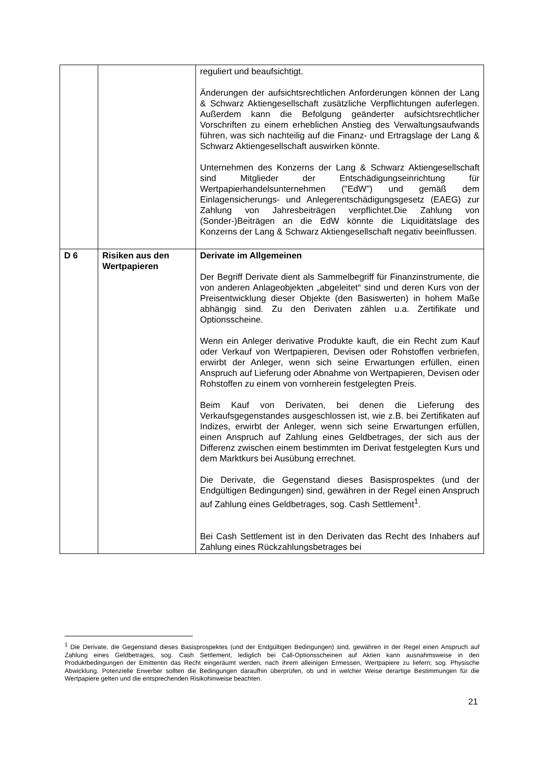| | | reguliert und beaufsichtigt. Änderungen der aufsichtsrechtlichen Anforderungen können der Lang & Schwarz Aktiengesellschaft zusätzliche Verpflicht­ungen auferlegen. Außerdem kann die Befolgung geänderter aufsichtsrechtlicher Vorschriften zu einem erheblichen Anstieg des Verwaltungsaufwands führen, was sich nachteilig auf die Finanz- und Ertragslage der Lang & Schwarz Aktien­gesellschaft auswirken könnte. Unternehmen des Konzerns der Lang & Schwarz Aktien­gesellschaft sind Mitglieder der Entschädigungseinrichtung für Wertpapierhandelsunternehmen ("EdW") und gemäß dem Einlagensicherungs- und Anlegerentschädigungsgesetz (EAEG) zur Zahlung von Jahresbeiträgen verpflichtet.Die Zahlung von (Sonder-)Beiträgen an die EdW könnte die Liquiditätslage des Konzerns der Lang & Schwarz Aktiengesellschaft negativ beeinflussen. |
| D 6 | Risiken aus den Wertpapieren | Derivate im Allgemeinen Der Begriff Derivate dient als Sammelbegriff für Finanz­instrumente, die von anderen Anlageobjekten „abgeleitet“ sind und deren Kurs von der Preisentwicklung dieser Objekte (den Basiswerten) in hohem Maße abhängig sind. Zu den Derivaten zählen u.a. Zertifikate und Optionsscheine. Wenn ein Anleger derivative Produkte kauft, die ein Recht zum Kauf oder Verkauf von Wertpapieren, Devisen oder Rohstoffen verbriefen, erwirbt der Anleger, wenn sich seine Erwartungen erfüllen, einen Anspruch auf Lieferung oder Abnahme von Wertpapieren, Devisen oder Rohstoffen zu einem von vornherein festgelegten Preis. Beim Kauf von Derivaten, bei denen die Lieferung des Verkaufsgegenstandes ausgeschlossen ist, wie z.B. bei Zertifikaten auf Indizes, erwirbt der Anleger, wenn sich seine Erwartungen erfüllen, einen Anspruch auf Zahlung eines Geldbetrages, der sich aus der Differenz zwischen einem bestimmten im Derivat festgelegten Kurs und dem Marktkurs bei Ausübung errechnet. Die Derivate, die Gegenstand dieses Basisprospektes (und der Endgültigen Bedingungen) sind, gewähren in der Regel einen Anspruch auf Zahlung eines Geldbetrages, sog. Cash Settlement<sup>1</sup>. Bei Cash Settlement ist in den Derivaten das Recht des Inhabers auf Zahlung eines Rückzahlungsbetrages bei |
<sup>1</sup> Die Derivate, die Gegenstand dieses Basisprospektes (und der Endgültigen Bedingungen) sind, gewähren in der Regel einen Anspruch auf Zahlung eines Geldbetrages, sog. Cash Settlement, lediglich bei Call-Options­scheinen auf Aktien kann ausnahmsweise in den Produktbedingungen der Emittentin das Recht eingeräumt werden, nach ihrem alleinigen Ermessen, Wertpapiere zu liefern; sog. Physische Abwicklung. Potenzielle Erwerber sollten die Bedingungen daraufhin überprüfen, ob und in welcher Weise derartige Bestimmungen für die Wertpapiere gelten und die entsprechenden Risikohinweise beachten.
21